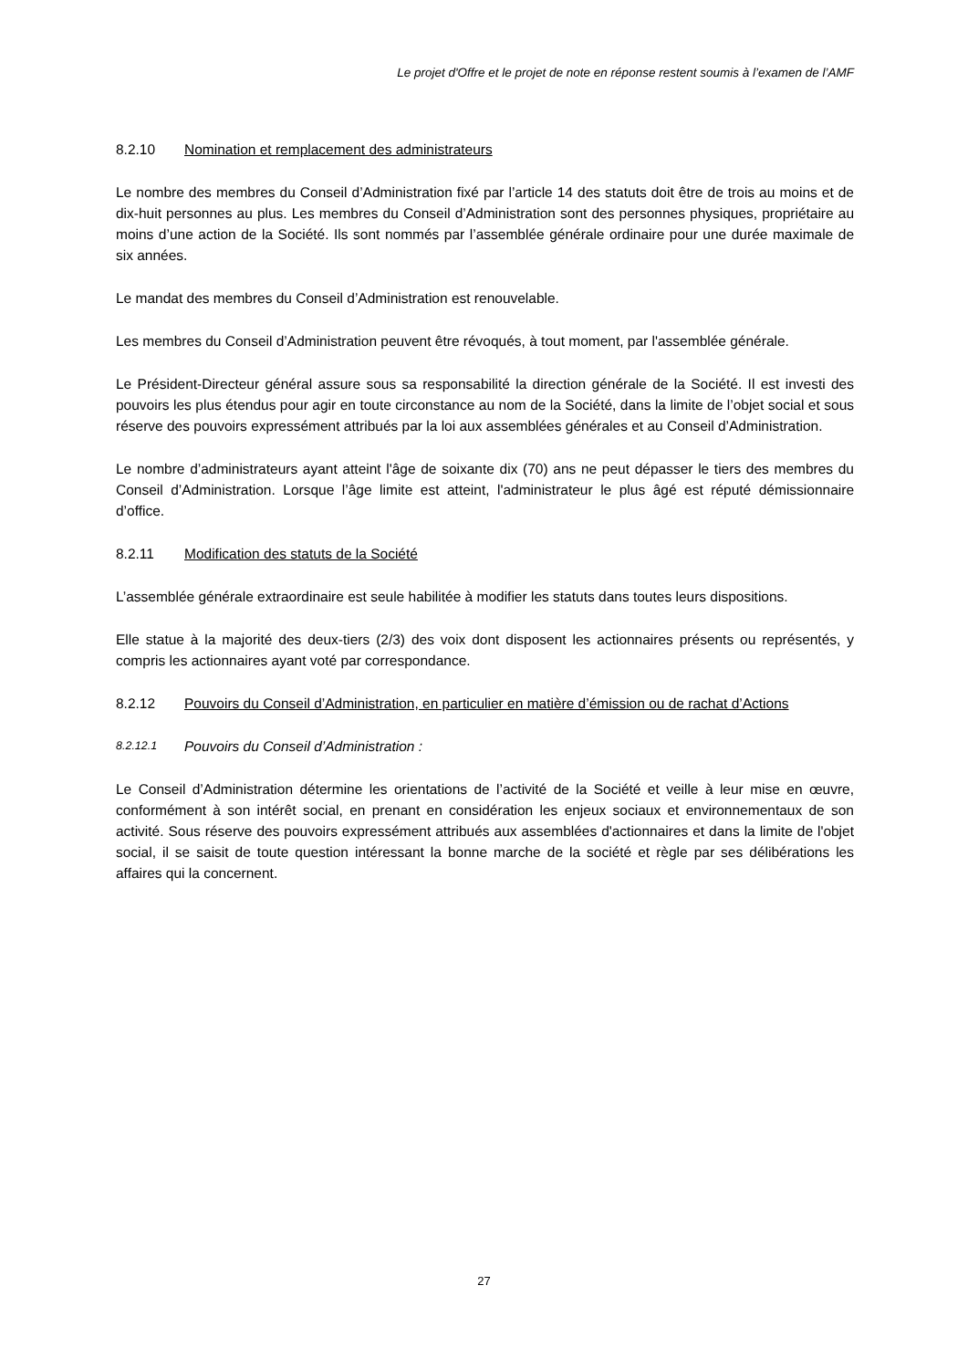Le projet d'Offre et le projet de note en réponse restent soumis à l’examen de l’AMF
8.2.10 Nomination et remplacement des administrateurs
Le nombre des membres du Conseil d’Administration fixé par l’article 14 des statuts doit être de trois au moins et de dix-huit personnes au plus. Les membres du Conseil d’Administration sont des personnes physiques, propriétaire au moins d’une action de la Société. Ils sont nommés par l’assemblée générale ordinaire pour une durée maximale de six années.
Le mandat des membres du Conseil d’Administration est renouvelable.
Les membres du Conseil d’Administration peuvent être révoqués, à tout moment, par l'assemblée générale.
Le Président-Directeur général assure sous sa responsabilité la direction générale de la Société. Il est investi des pouvoirs les plus étendus pour agir en toute circonstance au nom de la Société, dans la limite de l’objet social et sous réserve des pouvoirs expressément attribués par la loi aux assemblées générales et au Conseil d’Administration.
Le nombre d’administrateurs ayant atteint l'âge de soixante dix (70) ans ne peut dépasser le tiers des membres du Conseil d’Administration. Lorsque l’âge limite est atteint, l'administrateur le plus âgé est réputé démissionnaire d’office.
8.2.11 Modification des statuts de la Société
L’assemblée générale extraordinaire est seule habilitée à modifier les statuts dans toutes leurs dispositions.
Elle statue à la majorité des deux-tiers (2/3) des voix dont disposent les actionnaires présents ou représentés, y compris les actionnaires ayant voté par correspondance.
8.2.12 Pouvoirs du Conseil d’Administration, en particulier en matière d’émission ou de rachat d’Actions
8.2.12.1 Pouvoirs du Conseil d’Administration :
Le Conseil d’Administration détermine les orientations de l’activité de la Société et veille à leur mise en œuvre, conformément à son intérêt social, en prenant en considération les enjeux sociaux et environnementaux de son activité. Sous réserve des pouvoirs expressément attribués aux assemblées d'actionnaires et dans la limite de l'objet social, il se saisit de toute question intéressant la bonne marche de la société et règle par ses délibérations les affaires qui la concernent.
27